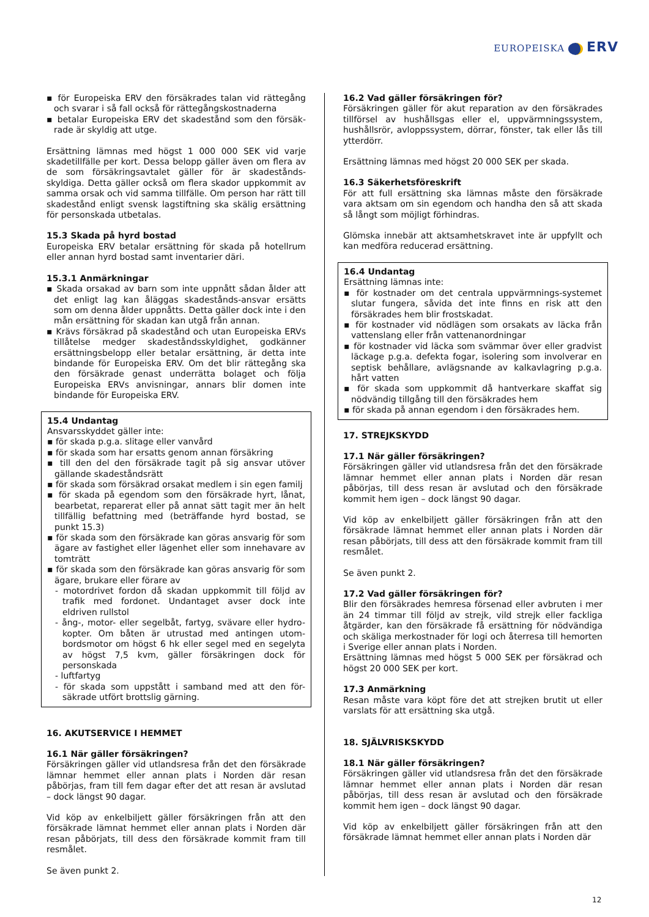EUROPEISKA ERV
▪ för Europeiska ERV den försäkrades talan vid rättegång och svarar i så fall också för rättegångskostnaderna
▪ betalar Europeiska ERV det skadestånd som den försäk-rade är skyldig att utge.
Ersättning lämnas med högst 1 000 000 SEK vid varje skadetillfälle per kort. Dessa belopp gäller även om flera av de som försäkringsavtalet gäller för är skadestånds-skyldiga. Detta gäller också om flera skador uppkommit av samma orsak och vid samma tillfälle. Om person har rätt till skadestånd enligt svensk lagstiftning ska skälig ersättning för personskada utbetalas.
15.3 Skada på hyrd bostad
Europeiska ERV betalar ersättning för skada på hotellrum eller annan hyrd bostad samt inventarier däri.
15.3.1 Anmärkningar
▪ Skada orsakad av barn som inte uppnått sådan ålder att det enligt lag kan åläggas skadestånds-ansvar ersätts som om denna ålder uppnåtts. Detta gäller dock inte i den mån ersättning för skadan kan utgå från annan.
▪ Krävs försäkrad på skadestånd och utan Europeiska ERVs tillåtelse medger skadeståndsskyldighet, godkänner ersättningsbelopp eller betalar ersättning, är detta inte bindande för Europeiska ERV. Om det blir rättegång ska den försäkrade genast underrätta bolaget och följa Europeiska ERVs anvisningar, annars blir domen inte bindande för Europeiska ERV.
15.4 Undantag
Ansvarsskyddet gäller inte:
▪ för skada p.g.a. slitage eller vanvård
▪ för skada som har ersatts genom annan försäkring
▪ till den del den försäkrade tagit på sig ansvar utöver gällande skadeståndsrätt
▪ för skada som försäkrad orsakat medlem i sin egen familj
▪ för skada på egendom som den försäkrade hyrt, lånat, bearbetat, reparerat eller på annat sätt tagit mer än helt tillfällig befattning med (beträffande hyrd bostad, se punkt 15.3)
▪ för skada som den försäkrade kan göras ansvarig för som ägare av fastighet eller lägenhet eller som innehavare av tomträtt
▪ för skada som den försäkrade kan göras ansvarig för som ägare, brukare eller förare av
- motordrivet fordon då skadan uppkommit till följd av trafik med fordonet. Undantaget avser dock inte eldriven rullstol
- ång-, motor- eller segelbåt, fartyg, svävare eller hydro-kopter. Om båten är utrustad med antingen utom-bordsmotor om högst 6 hk eller segel med en segelyta av högst 7,5 kvm, gäller försäkringen dock för personskada
- luftfartyg
- för skada som uppstått i samband med att den för-säkrade utfört brottslig gärning.
16. AKUTSERVICE I HEMMET
16.1 När gäller försäkringen?
Försäkringen gäller vid utlandsresa från det den försäkrade lämnar hemmet eller annan plats i Norden där resan påbörjas, fram till fem dagar efter det att resan är avslutad – dock längst 90 dagar.
Vid köp av enkelbiljett gäller försäkringen från att den försäkrade lämnat hemmet eller annan plats i Norden där resan påbörjats, till dess den försäkrade kommit fram till resmålet.
Se även punkt 2.
16.2 Vad gäller försäkringen för?
Försäkringen gäller för akut reparation av den försäkrades tillförsel av hushållsgas eller el, uppvärmningssystem, hushållsrör, avloppssystem, dörrar, fönster, tak eller lås till ytterdörr.
Ersättning lämnas med högst 20 000 SEK per skada.
16.3 Säkerhetsföreskrift
För att full ersättning ska lämnas måste den försäkrade vara aktsam om sin egendom och handha den så att skada så långt som möjligt förhindras.
Glömska innebär att aktsamhetskravet inte är uppfyllt och kan medföra reducerad ersättning.
16.4 Undantag
Ersättning lämnas inte:
▪ för kostnader om det centrala uppvärmnings-systemet slutar fungera, såvida det inte finns en risk att den försäkrades hem blir frostskadat.
▪ för kostnader vid nödlägen som orsakats av läcka från vattenslang eller från vattenanordningar
▪ för kostnader vid läcka som svämmar över eller gradvist läckage p.g.a. defekta fogar, isolering som involverar en septisk behållare, avlägsnande av kalkavlagring p.g.a. hårt vatten
▪ för skada som uppkommit då hantverkare skaffat sig nödvändig tillgång till den försäkrades hem
▪ för skada på annan egendom i den försäkrades hem.
17. STREJKSKYDD
17.1 När gäller försäkringen?
Försäkringen gäller vid utlandsresa från det den försäkrade lämnar hemmet eller annan plats i Norden där resan påbörjas, till dess resan är avslutad och den försäkrade kommit hem igen – dock längst 90 dagar.
Vid köp av enkelbiljett gäller försäkringen från att den försäkrade lämnat hemmet eller annan plats i Norden där resan påbörjats, till dess att den försäkrade kommit fram till resmålet.
Se även punkt 2.
17.2 Vad gäller försäkringen för?
Blir den försäkrades hemresa försenad eller avbruten i mer än 24 timmar till följd av strejk, vild strejk eller fackliga åtgärder, kan den försäkrade få ersättning för nödvändiga och skäliga merkostnader för logi och återresa till hemorten i Sverige eller annan plats i Norden.
Ersättning lämnas med högst 5 000 SEK per försäkrad och högst 20 000 SEK per kort.
17.3 Anmärkning
Resan måste vara köpt före det att strejken brutit ut eller varslats för att ersättning ska utgå.
18. SJÄLVRISKSKYDD
18.1 När gäller försäkringen?
Försäkringen gäller vid utlandsresa från det den försäkrade lämnar hemmet eller annan plats i Norden där resan påbörjas, till dess resan är avslutad och den försäkrade kommit hem igen – dock längst 90 dagar.
Vid köp av enkelbiljett gäller försäkringen från att den försäkrade lämnat hemmet eller annan plats i Norden där
12